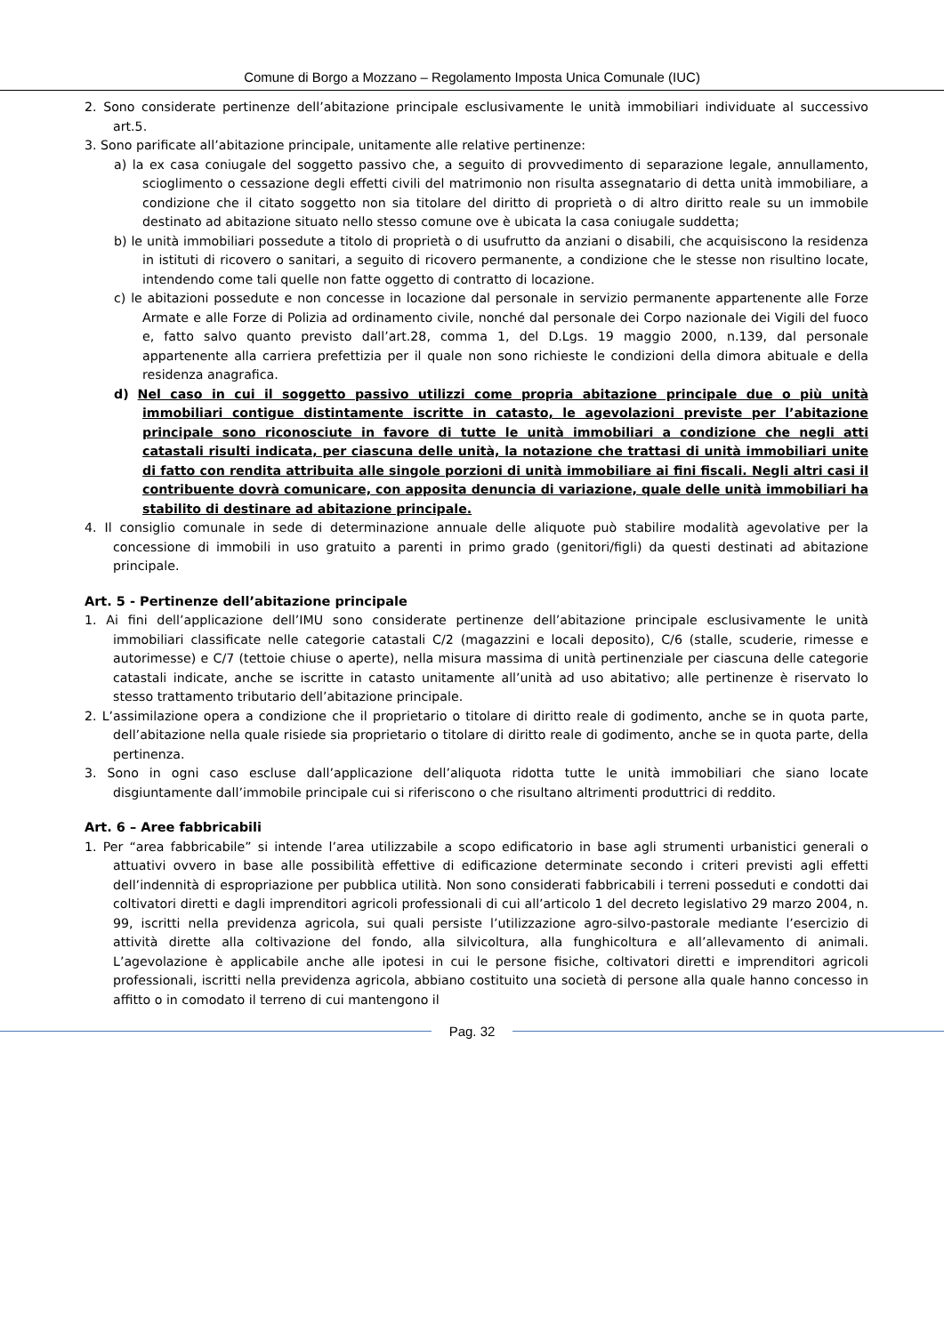Comune di Borgo a Mozzano – Regolamento Imposta Unica Comunale (IUC)
2. Sono considerate pertinenze dell’abitazione principale esclusivamente le unità immobiliari individuate al successivo art.5.
3. Sono parificate all’abitazione principale, unitamente alle relative pertinenze:
a) la ex casa coniugale del soggetto passivo che, a seguito di provvedimento di separazione legale, annullamento, scioglimento o cessazione degli effetti civili del matrimonio non risulta assegnatario di detta unità immobiliare, a condizione che il citato soggetto non sia titolare del diritto di proprietà o di altro diritto reale su un immobile destinato ad abitazione situato nello stesso comune ove è ubicata la casa coniugale suddetta;
b) le unità immobiliari possedute a titolo di proprietà o di usufrutto da anziani o disabili, che acquisiscono la residenza in istituti di ricovero o sanitari, a seguito di ricovero permanente, a condizione che le stesse non risultino locate, intendendo come tali quelle non fatte oggetto di contratto di locazione.
c) le abitazioni possedute e non concesse in locazione dal personale in servizio permanente appartenente alle Forze Armate e alle Forze di Polizia ad ordinamento civile, nonché dal personale dei Corpo nazionale dei Vigili del fuoco e, fatto salvo quanto previsto dall’art.28, comma 1, del D.Lgs. 19 maggio 2000, n.139, dal personale appartenente alla carriera prefettizia per il quale non sono richieste le condizioni della dimora abituale e della residenza anagrafica.
d) Nel caso in cui il soggetto passivo utilizzi come propria abitazione principale due o più unità immobiliari contigue distintamente iscritte in catasto, le agevolazioni previste per l’abitazione principale sono riconosciute in favore di tutte le unità immobiliari a condizione che negli atti catastali risulti indicata, per ciascuna delle unità, la notazione che trattasi di unità immobiliari unite di fatto con rendita attribuita alle singole porzioni di unità immobiliare ai fini fiscali. Negli altri casi il contribuente dovrà comunicare, con apposita denuncia di variazione, quale delle unità immobiliari ha stabilito di destinare ad abitazione principale.
4. Il consiglio comunale in sede di determinazione annuale delle aliquote può stabilire modalità agevolative per la concessione di immobili in uso gratuito a parenti in primo grado (genitori/figli) da questi destinati ad abitazione principale.
Art. 5 - Pertinenze dell’abitazione principale
1. Ai fini dell’applicazione dell’IMU sono considerate pertinenze dell’abitazione principale esclusivamente le unità immobiliari classificate nelle categorie catastali C/2 (magazzini e locali deposito), C/6 (stalle, scuderie, rimesse e autorimesse) e C/7 (tettoie chiuse o aperte), nella misura massima di unità pertinenziale per ciascuna delle categorie catastali indicate, anche se iscritte in catasto unitamente all’unità ad uso abitativo; alle pertinenze è riservato lo stesso trattamento tributario dell’abitazione principale.
2. L’assimilazione opera a condizione che il proprietario o titolare di diritto reale di godimento, anche se in quota parte, dell’abitazione nella quale risiede sia proprietario o titolare di diritto reale di godimento, anche se in quota parte, della pertinenza.
3. Sono in ogni caso escluse dall’applicazione dell’aliquota ridotta tutte le unità immobiliari che siano locate disgiuntamente dall’immobile principale cui si riferiscono o che risultano altrimenti produttrici di reddito.
Art. 6 – Aree fabbricabili
1. Per “area fabbricabile” si intende l’area utilizzabile a scopo edificatorio in base agli strumenti urbanistici generali o attuativi ovvero in base alle possibilità effettive di edificazione determinate secondo i criteri previsti agli effetti dell’indennità di espropriazione per pubblica utilità. Non sono considerati fabbricabili i terreni posseduti e condotti dai coltivatori diretti e dagli imprenditori agricoli professionali di cui all’articolo 1 del decreto legislativo 29 marzo 2004, n. 99, iscritti nella previdenza agricola, sui quali persiste l’utilizzazione agro-silvo-pastorale mediante l’esercizio di attività dirette alla coltivazione del fondo, alla silvicoltura, alla funghicoltura e all’allevamento di animali. L’agevolazione è applicabile anche alle ipotesi in cui le persone fisiche, coltivatori diretti e imprenditori agricoli professionali, iscritti nella previdenza agricola, abbiano costituito una società di persone alla quale hanno concesso in affitto o in comodato il terreno di cui mantengono il
Pag. 32